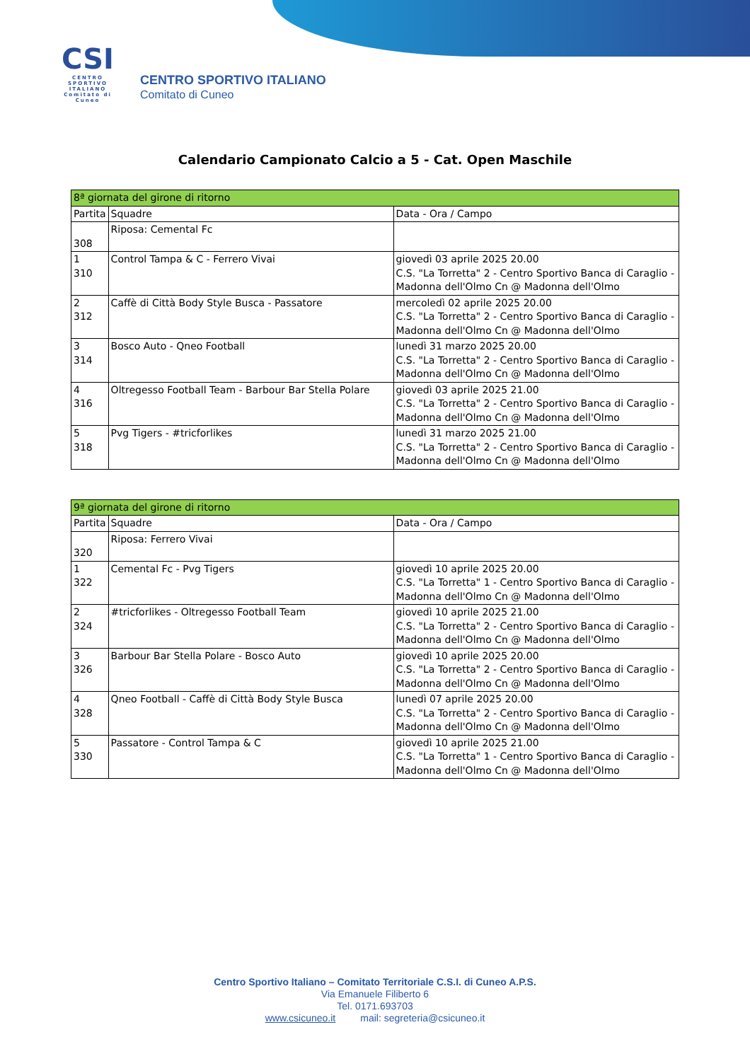CSI
CENTRO SPORTIVO ITALIANO
Comitato di Cuneo
CENTRO SPORTIVO ITALIANO
Comitato di Cuneo
Calendario Campionato Calcio a 5 - Cat. Open Maschile
| 8ª giornata del girone di ritorno | | |
| Partita | Squadre | Data - Ora / Campo |
| 308 | Riposa: Cemental Fc | |
| 1 310 | Control Tampa & C - Ferrero Vivai | giovedì 03 aprile 2025 20.00 C.S. "La Torretta" 2 - Centro Sportivo Banca di Caraglio - Madonna dell'Olmo Cn @ Madonna dell'Olmo |
| 2 312 | Caffè di Città Body Style Busca - Passatore | mercoledì 02 aprile 2025 20.00 C.S. "La Torretta" 2 - Centro Sportivo Banca di Caraglio - Madonna dell'Olmo Cn @ Madonna dell'Olmo |
| 3 314 | Bosco Auto - Qneo Football | lunedì 31 marzo 2025 20.00 C.S. "La Torretta" 2 - Centro Sportivo Banca di Caraglio - Madonna dell'Olmo Cn @ Madonna dell'Olmo |
| 4 316 | Oltregesso Football Team - Barbour Bar Stella Polare | giovedì 03 aprile 2025 21.00 C.S. "La Torretta" 2 - Centro Sportivo Banca di Caraglio - Madonna dell'Olmo Cn @ Madonna dell'Olmo |
| 5 318 | Pvg Tigers - #tricforlikes | lunedì 31 marzo 2025 21.00 C.S. "La Torretta" 2 - Centro Sportivo Banca di Caraglio - Madonna dell'Olmo Cn @ Madonna dell'Olmo |
| 9ª giornata del girone di ritorno | | |
| Partita | Squadre | Data - Ora / Campo |
| 320 | Riposa: Ferrero Vivai | |
| 1 322 | Cemental Fc - Pvg Tigers | giovedì 10 aprile 2025 20.00 C.S. "La Torretta" 1 - Centro Sportivo Banca di Caraglio - Madonna dell'Olmo Cn @ Madonna dell'Olmo |
| 2 324 | #tricforlikes - Oltregesso Football Team | giovedì 10 aprile 2025 21.00 C.S. "La Torretta" 2 - Centro Sportivo Banca di Caraglio - Madonna dell'Olmo Cn @ Madonna dell'Olmo |
| 3 326 | Barbour Bar Stella Polare - Bosco Auto | giovedì 10 aprile 2025 20.00 C.S. "La Torretta" 2 - Centro Sportivo Banca di Caraglio - Madonna dell'Olmo Cn @ Madonna dell'Olmo |
| 4 328 | Qneo Football - Caffè di Città Body Style Busca | lunedì 07 aprile 2025 20.00 C.S. "La Torretta" 2 - Centro Sportivo Banca di Caraglio - Madonna dell'Olmo Cn @ Madonna dell'Olmo |
| 5 330 | Passatore - Control Tampa & C | giovedì 10 aprile 2025 21.00 C.S. "La Torretta" 1 - Centro Sportivo Banca di Caraglio - Madonna dell'Olmo Cn @ Madonna dell'Olmo |
Centro Sportivo Italiano – Comitato Territoriale C.S.I. di Cuneo A.P.S.
Via Emanuele Filiberto 6
Tel. 0171.693703
www.csicuneo.it mail: segreteria@csicuneo.it